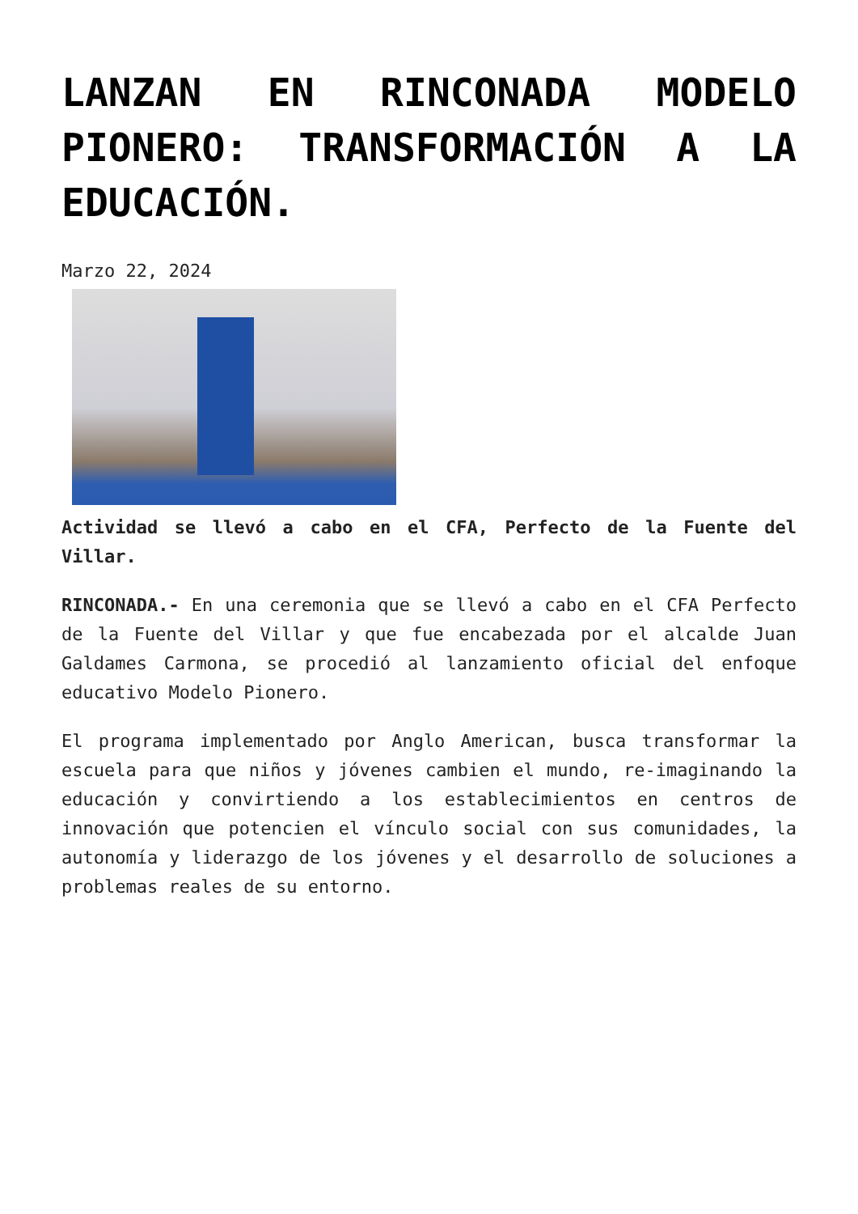LANZAN EN RINCONADA MODELO PIONERO: TRANSFORMACIÓN A LA EDUCACIÓN.
Marzo 22, 2024
Actividad se llevó a cabo en el CFA, Perfecto de la Fuente del Villar.
RINCONADA.- En una ceremonia que se llevó a cabo en el CFA Perfecto de la Fuente del Villar y que fue encabezada por el alcalde Juan Galdames Carmona, se procedió al lanzamiento oficial del enfoque educativo Modelo Pionero.
El programa implementado por Anglo American, busca transformar la escuela para que niños y jóvenes cambien el mundo, re-imaginando la educación y convirtiendo a los establecimientos en centros de innovación que potencien el vínculo social con sus comunidades, la autonomía y liderazgo de los jóvenes y el desarrollo de soluciones a problemas reales de su entorno.